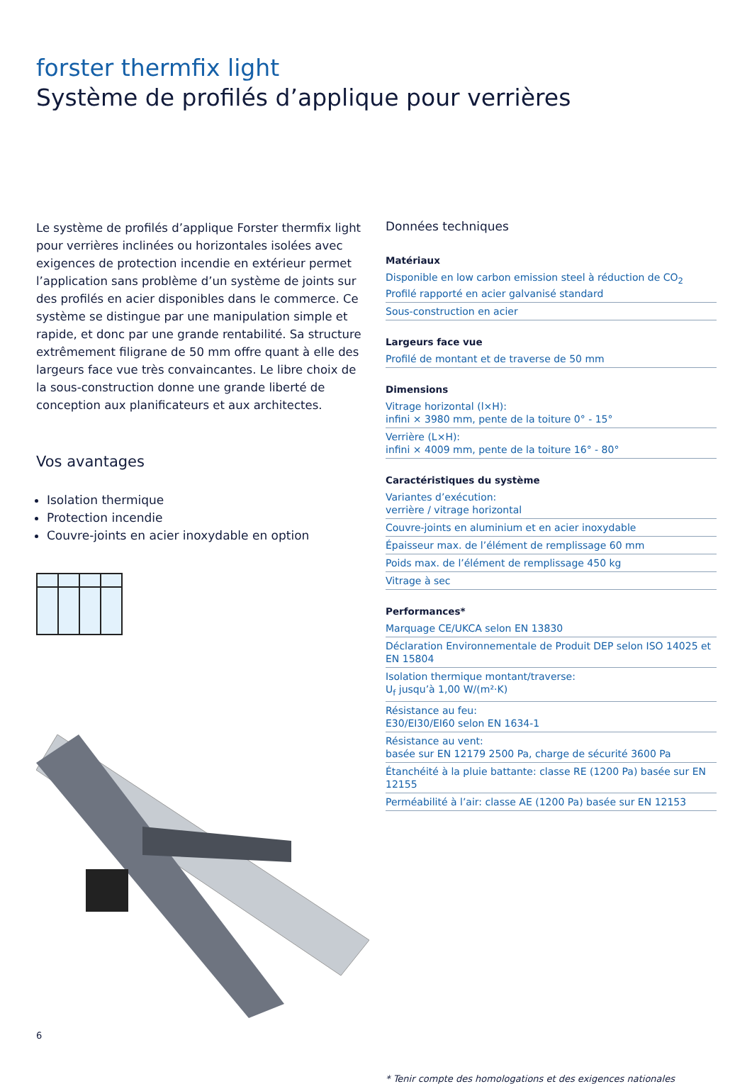forster thermfix light
Système de profilés d’applique pour verrières
Le système de profilés d’applique Forster thermfix light pour verrières inclinées ou horizontales isolées avec exigences de protection incendie en extérieur permet l’application sans problème d’un système de joints sur des profilés en acier disponibles dans le commerce. Ce système se distingue par une manipulation simple et rapide, et donc par une grande rentabilité. Sa structure extrêmement filigrane de 50 mm offre quant à elle des largeurs face vue très convaincantes. Le libre choix de la sous-construction donne une grande liberté de conception aux planificateurs et aux architectes.
Vos avantages
Isolation thermique
Protection incendie
Couvre-joints en acier inoxydable en option
Données techniques
Matériaux
Disponible en low carbon emission steel à réduction de CO<sub>2</sub>
Profilé rapporté en acier galvanisé standard
Sous-construction en acier
Largeurs face vue
Profilé de montant et de traverse de 50 mm
Dimensions
Vitrage horizontal (l×H):
infini × 3980 mm, pente de la toiture 0° - 15°
Verrière (L×H):
infini × 4009 mm, pente de la toiture 16° - 80°
Caractéristiques du système
Variantes d’exécution:
verrière / vitrage horizontal
Couvre-joints en aluminium et en acier inoxydable
Épaisseur max. de l’élément de remplissage 60 mm
Poids max. de l’élément de remplissage 450 kg
Vitrage à sec
Performances*
Marquage CE/UKCA selon EN 13830
Déclaration Environnementale de Produit DEP selon ISO 14025 et EN 15804
Isolation thermique montant/traverse:
U<sub>f</sub> jusqu’à 1,00 W/(m²·K)
Résistance au feu:
E30/EI30/EI60 selon EN 1634-1
Résistance au vent:
basée sur EN 12179 2500 Pa, charge de sécurité 3600 Pa
Étanchéité à la pluie battante: classe RE (1200 Pa) basée sur EN 12155
Perméabilité à l’air: classe AE (1200 Pa) basée sur EN 12153
* Tenir compte des homologations et des exigences nationales
6